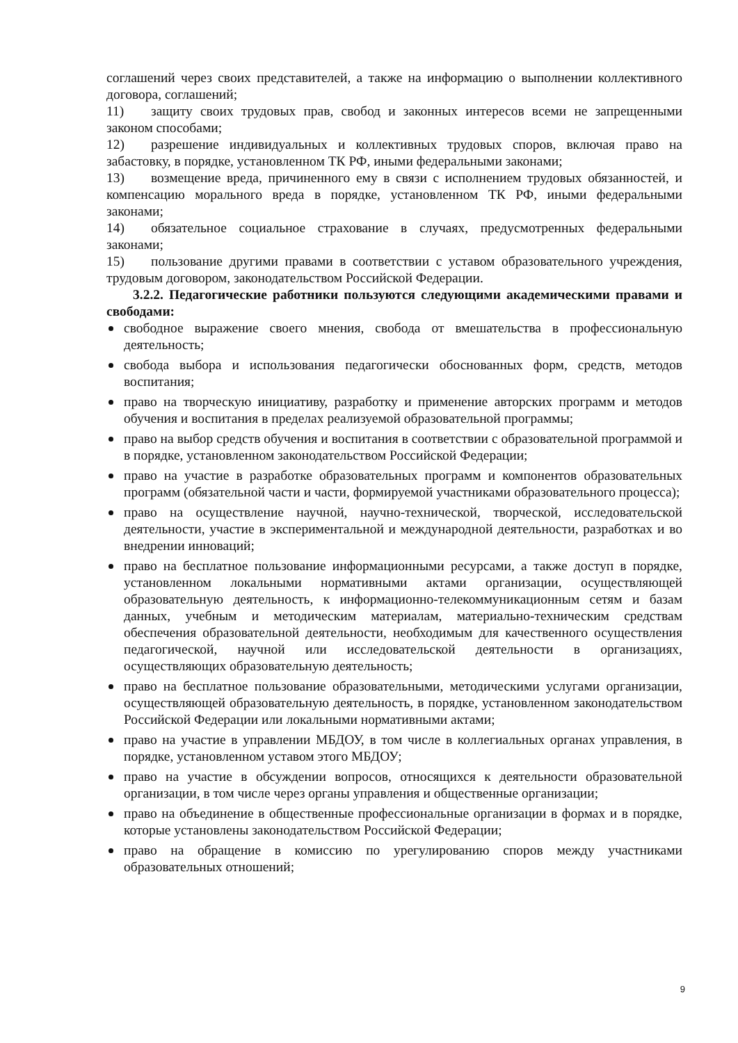соглашений через своих представителей, а также на информацию о выполнении коллективного договора, соглашений;
11) защиту своих трудовых прав, свобод и законных интересов всеми не запрещенными законом способами;
12) разрешение индивидуальных и коллективных трудовых споров, включая право на забастовку, в порядке, установленном ТК РФ, иными федеральными законами;
13) возмещение вреда, причиненного ему в связи с исполнением трудовых обязанностей, и компенсацию морального вреда в порядке, установленном ТК РФ, иными федеральными законами;
14) обязательное социальное страхование в случаях, предусмотренных федеральными законами;
15) пользование другими правами в соответствии с уставом образовательного учреждения, трудовым договором, законодательством Российской Федерации.
3.2.2. Педагогические работники пользуются следующими академическими правами и свободами:
свободное выражение своего мнения, свобода от вмешательства в профессиональную деятельность;
свобода выбора и использования педагогически обоснованных форм, средств, методов воспитания;
право на творческую инициативу, разработку и применение авторских программ и методов обучения и воспитания в пределах реализуемой образовательной программы;
право на выбор средств обучения и воспитания в соответствии с образовательной программой и в порядке, установленном законодательством Российской Федерации;
право на участие в разработке образовательных программ и компонентов образовательных программ (обязательной части и части, формируемой участниками образовательного процесса);
право на осуществление научной, научно-технической, творческой, исследовательской деятельности, участие в экспериментальной и международной деятельности, разработках и во внедрении инноваций;
право на бесплатное пользование информационными ресурсами, а также доступ в порядке, установленном локальными нормативными актами организации, осуществляющей образовательную деятельность, к информационно-телекоммуникационным сетям и базам данных, учебным и методическим материалам, материально-техническим средствам обеспечения образовательной деятельности, необходимым для качественного осуществления педагогической, научной или исследовательской деятельности в организациях, осуществляющих образовательную деятельность;
право на бесплатное пользование образовательными, методическими услугами организации, осуществляющей образовательную деятельность, в порядке, установленном законодательством Российской Федерации или локальными нормативными актами;
право на участие в управлении МБДОУ, в том числе в коллегиальных органах управления, в порядке, установленном уставом этого МБДОУ;
право на участие в обсуждении вопросов, относящихся к деятельности образовательной организации, в том числе через органы управления и общественные организации;
право на объединение в общественные профессиональные организации в формах и в порядке, которые установлены законодательством Российской Федерации;
право на обращение в комиссию по урегулированию споров между участниками образовательных отношений;
9